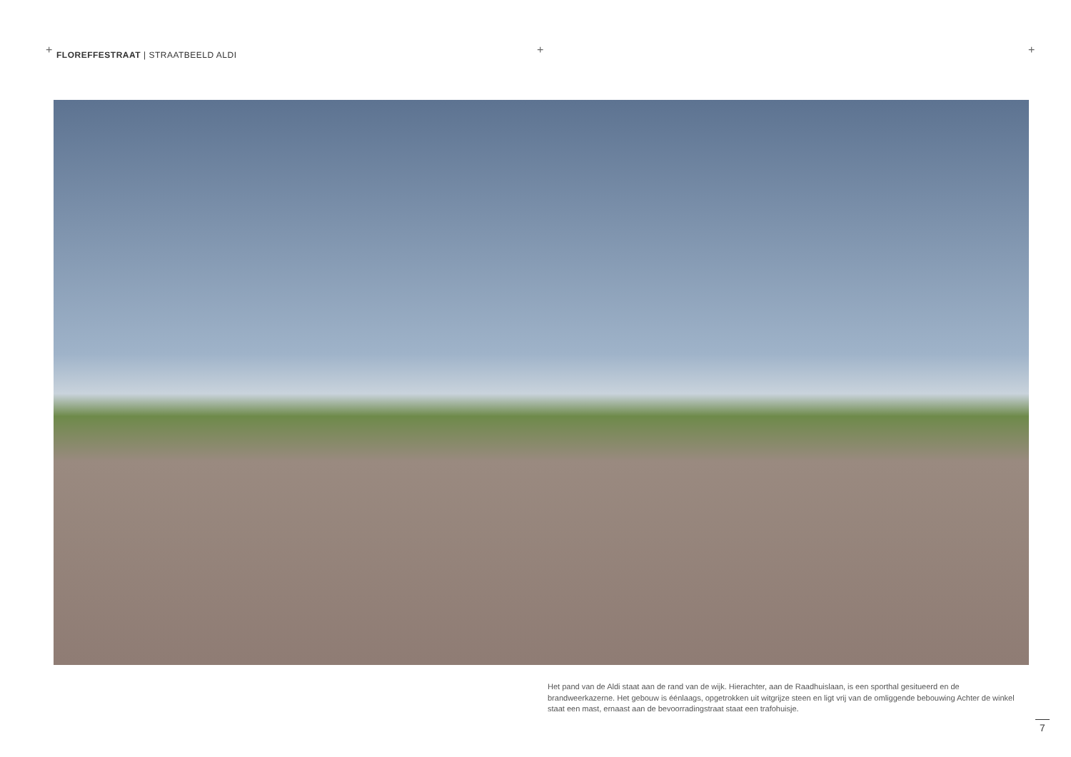+ + +
FLOREFFESTRAAT | STRAATBEELD ALDI
Het pand van de Aldi staat aan de rand van de wijk. Hierachter, aan de Raadhuislaan, is een sporthal gesitueerd en de brandweerkazerne. Het gebouw is éénlaags, opgetrokken uit witgrijze steen en ligt vrij van de omliggende bebouwing Achter de winkel staat een mast, ernaast aan de bevoorradingstraat staat een trafohuisje.
7